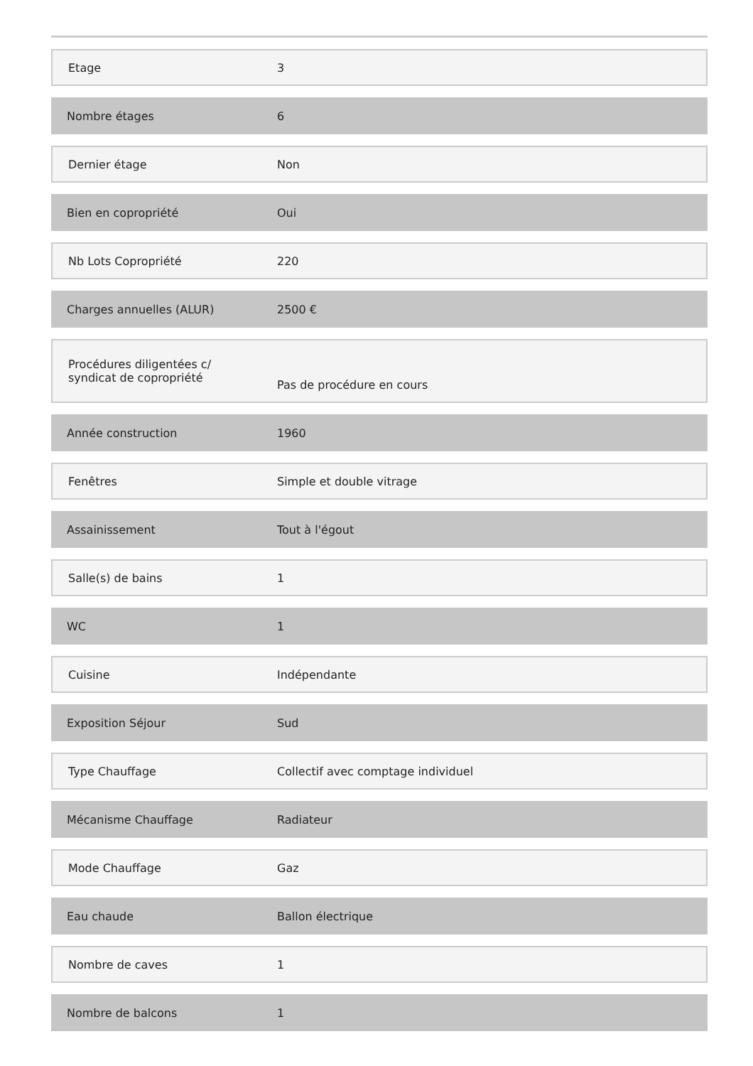| Etage | 3 |
| Nombre étages | 6 |
| Dernier étage | Non |
| Bien en copropriété | Oui |
| Nb Lots Copropriété | 220 |
| Charges annuelles (ALUR) | 2500 € |
| Procédures diligentées c/ syndicat de copropriété | Pas de procédure en cours |
| Année construction | 1960 |
| Fenêtres | Simple et double vitrage |
| Assainissement | Tout à l'égout |
| Salle(s) de bains | 1 |
| WC | 1 |
| Cuisine | Indépendante |
| Exposition Séjour | Sud |
| Type Chauffage | Collectif avec comptage individuel |
| Mécanisme Chauffage | Radiateur |
| Mode Chauffage | Gaz |
| Eau chaude | Ballon électrique |
| Nombre de caves | 1 |
| Nombre de balcons | 1 |